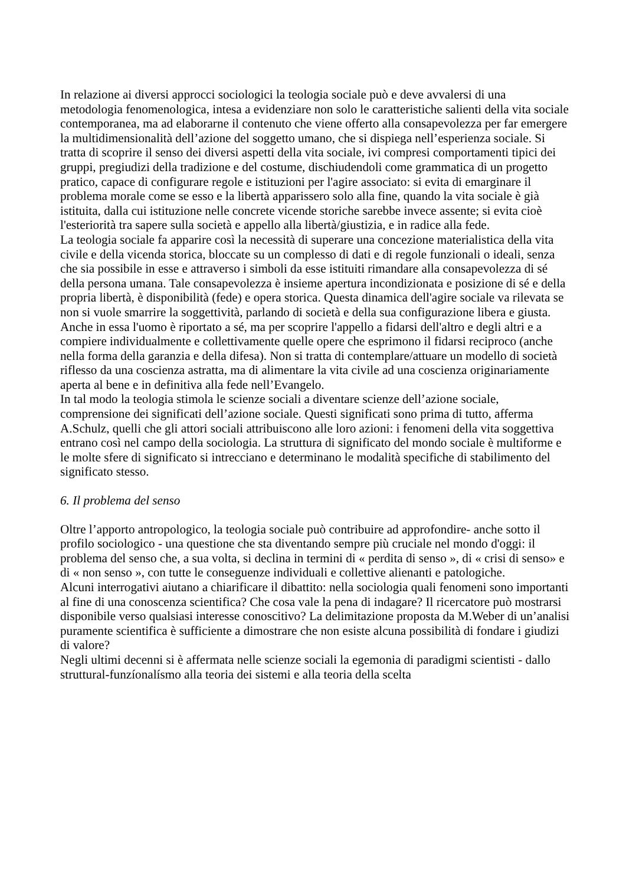In relazione ai diversi approcci sociologici la teologia sociale può e deve avvalersi di una metodologia fenomenologica, intesa a evidenziare non solo le caratteristiche salienti della vita sociale contemporanea, ma ad elaborarne il contenuto che viene offerto alla consapevolezza per far emergere la multidimensionalità dell’azione del soggetto umano, che si dispiega nell’esperienza sociale. Si tratta di scoprire il senso dei diversi aspetti della vita sociale, ivi compresi comportamenti tipici dei gruppi, pregiudizi della tradizione e del costume, dischiudendoli come grammatica di un progetto pratico, capace di configurare regole e istituzioni per l'agire associato: si evita di emarginare il problema morale come se esso e la libertà apparissero solo alla fine, quando la vita sociale è già istituita, dalla cui istituzione nelle concrete vicende storiche sarebbe invece assente; si evita cioè l'esteriorità tra sapere sulla società e appello alla libertà/giustizia, e in radice alla fede.
La teologia sociale fa apparire così la necessità di superare una concezione materialistica della vita civile e della vicenda storica, bloccate su un complesso di dati e di regole funzionali o ideali, senza che sia possibile in esse e attraverso i simboli da esse istituiti rimandare alla consapevolezza di sé della persona umana. Tale consapevolezza è insieme apertura incondizionata e posizione di sé e della propria libertà, è disponibilità (fede) e opera storica. Questa dinamica dell'agire sociale va rilevata se non si vuole smarrire la soggettività, parlando di società e della sua configurazione libera e giusta. Anche in essa l'uomo è riportato a sé, ma per scoprire l'appello a fidarsi dell'altro e degli altri e a compiere individualmente e collettivamente quelle opere che esprimono il fidarsi reciproco (anche nella forma della garanzia e della difesa). Non si tratta di contemplare/attuare un modello di società riflesso da una coscienza astratta, ma di alimentare la vita civile ad una coscienza originariamente aperta al bene e in definitiva alla fede nell’Evangelo.
In tal modo la teologia stimola le scienze sociali a diventare scienze dell’azione sociale, comprensione dei significati dell’azione sociale. Questi significati sono prima di tutto, afferma A.Schulz, quelli che gli attori sociali attribuiscono alle loro azioni: i fenomeni della vita soggettiva entrano così nel campo della sociologia. La struttura di significato del mondo sociale è multiforme e le molte sfere di significato si intrecciano e determinano le modalità specifiche di stabilimento del significato stesso.
6. Il problema del senso
Oltre l’apporto antropologico, la teologia sociale può contribuire ad approfondire- anche sotto il profilo sociologico - una questione che sta diventando sempre più cruciale nel mondo d'oggi: il problema del senso che, a sua volta, si declina in termini di « perdita di senso », di « crisi di senso» e di « non senso », con tutte le conseguenze individuali e collettive alienanti e patologiche.
Alcuni interrogativi aiutano a chiarificare il dibattito: nella sociologia quali fenomeni sono importanti al fine di una conoscenza scientifica? Che cosa vale la pena di indagare? Il ricercatore può mostrarsi disponibile verso qualsiasi interesse conoscitivo? La delimitazione proposta da M.Weber di un’analisi puramente scientifica è sufficiente a dimostrare che non esiste alcuna possibilità di fondare i giudizi di valore?
Negli ultimi decenni si è affermata nelle scienze sociali la egemonia di paradigmi scientisti - dallo struttural-funzíonalísmo alla teoria dei sistemi e alla teoria della scelta